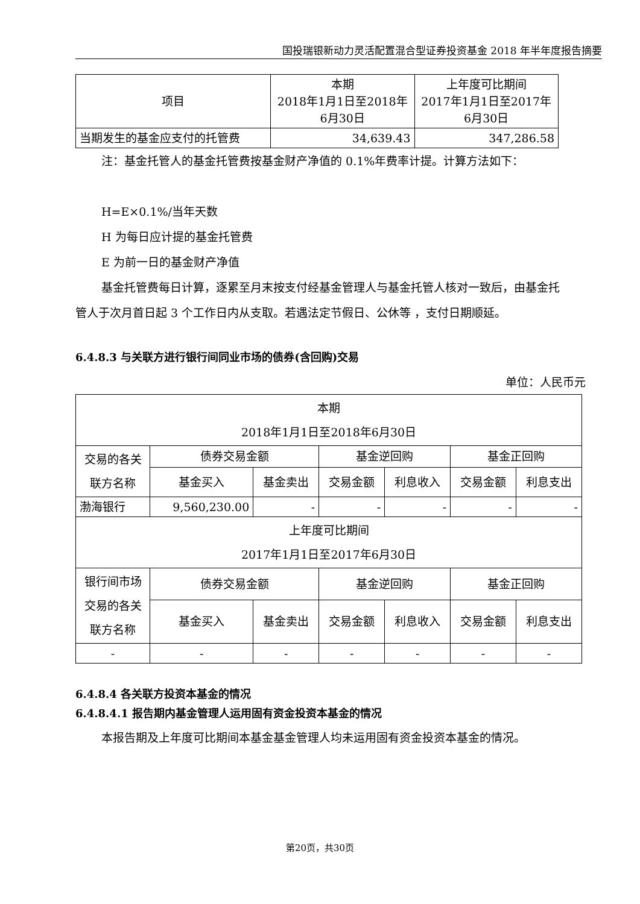国投瑞银新动力灵活配置混合型证券投资基金 2018 年半年度报告摘要
| 项目 | 本期 2018年1月1日至2018年 6月30日 | 上年度可比期间 2017年1月1日至2017年 6月30日 |
| --- | --- | --- |
| 当期发生的基金应支付的托管费 | 34,639.43 | 347,286.58 |
注：基金托管人的基金托管费按基金财产净值的 0.1%年费率计提。计算方法如下：
H=E×0.1%/当年天数
H 为每日应计提的基金托管费
E 为前一日的基金财产净值
基金托管费每日计算，逐累至月末按支付经基金管理人与基金托管人核对一致后，由基金托管人于次月首日起 3 个工作日内从支取。若遇法定节假日、公休等 ，支付日期顺延。
6.4.8.3 与关联方进行银行间同业市场的债券(含回购)交易
单位：人民币元
| 本期 2018年1月1日至2018年6月30日 | | | | | | |
| 交易的各关联方名称 | 债券交易金额 | | 基金逆回购 | | 基金正回购 | |
| | 基金买入 | 基金卖出 | 交易金额 | 利息收入 | 交易金额 | 利息支出 |
| 渤海银行 | 9,560,230.00 | - | - | - | - | - |
| 上年度可比期间 2017年1月1日至2017年6月30日 | | | | | | |
| 银行间市场交易的各关联方名称 | 债券交易金额 | | 基金逆回购 | | 基金正回购 | |
| | 基金买入 | 基金卖出 | 交易金额 | 利息收入 | 交易金额 | 利息支出 |
| - | - | - | - | - | - | - |
6.4.8.4 各关联方投资本基金的情况
6.4.8.4.1 报告期内基金管理人运用固有资金投资本基金的情况
本报告期及上年度可比期间本基金基金管理人均未运用固有资金投资本基金的情况。
第20页，共30页